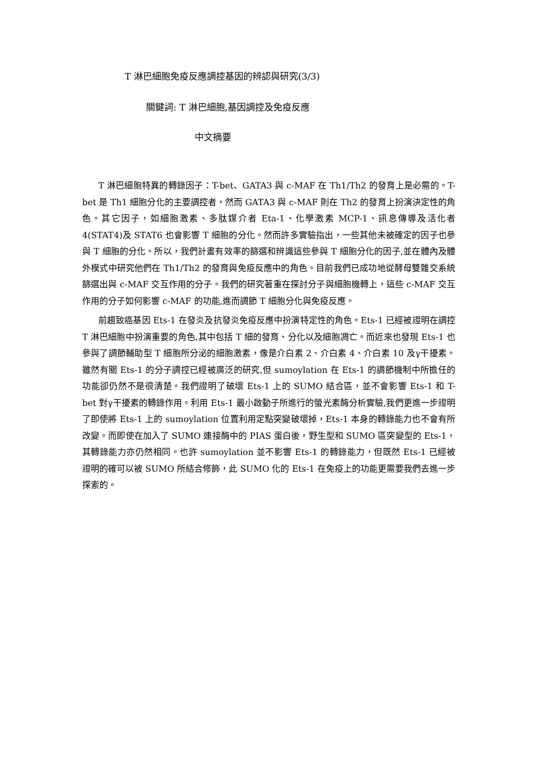T 淋巴細胞免疫反應調控基因的辨認與研究(3/3)
關鍵詞: T 淋巴細胞,基因調控及免疫反應
中文摘要
T 淋巴細胞特異的轉錄因子：T-bet、GATA3 與 c-MAF 在 Th1/Th2 的發育上是必需的。T-bet 是 Th1 細胞分化的主要調控者，然而 GATA3 與 c-MAF 則在 Th2 的發育上扮演決定性的角色。其它因子，如細胞激素、多肽媒介者 Eta-1、化學激素 MCP-1、訊息傳導及活化者 4(STAT4)及 STAT6 也會影響 T 細胞的分化。然而許多實驗指出，一些其他未被確定的因子也參與 T 細胞的分化。所以，我們計畫有效率的篩選和辨識這些參與 T 細胞分化的因子,並在體內及體外模式中研究他們在 Th1/Th2 的發育與免疫反應中的角色。目前我們已成功地從酵母雙雜交系統篩選出與 c-MAF 交互作用的分子。我們的研究著重在探討分子與細胞機轉上，這些 c-MAF 交互作用的分子如何影響 c-MAF 的功能,進而調節 T 細胞分化與免疫反應。
前趨致癌基因 Ets-1 在發炎及抗發炎免疫反應中扮演特定性的角色。Ets-1 已經被證明在調控 T 淋巴細胞中扮演重要的角色,其中包括 T 細的發育、分化以及細胞凋亡。而近來也發現 Ets-1 也參與了調節輔助型 T 細胞所分泌的細胞激素，像是介白素 2、介白素 4、介白素 10 及γ干擾素。雖然有關 Ets-1 的分子調控已經被廣泛的研究,但 sumoylation 在 Ets-1 的調節機制中所擔任的功能卻仍然不是很清楚。我們證明了破壞 Ets-1 上的 SUMO 結合區，並不會影響 Ets-1 和 T-bet 對γ干擾素的轉錄作用。利用 Ets-1 最小啟動子所進行的螢光素酶分析實驗,我們更進一步證明了即使將 Ets-1 上的 sumoylation 位置利用定點突變破壞掉，Ets-1 本身的轉錄能力也不會有所改變。而即使在加入了 SUMO 連接酶中的 PIAS 蛋白後，野生型和 SUMO 區突變型的 Ets-1，其轉錄能力亦仍然相同。也許 sumoylation 並不影響 Ets-1 的轉錄能力，但既然 Ets-1 已經被證明的確可以被 SUMO 所結合修飾，此 SUMO 化的 Ets-1 在免疫上的功能更需要我們去進一步探索的。